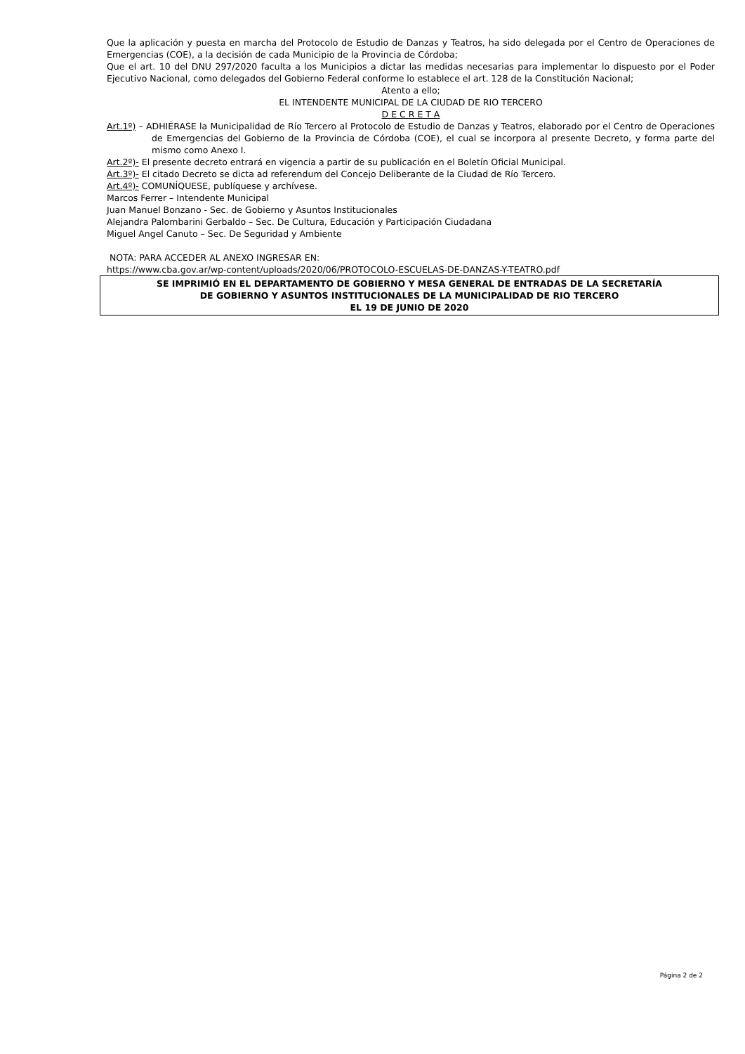Que la aplicación y puesta en marcha del Protocolo de Estudio de Danzas y Teatros, ha sido delegada por el Centro de Operaciones de Emergencias (COE), a la decisión de cada Municipio de la Provincia de Córdoba;
Que el art. 10 del DNU 297/2020 faculta a los Municipios a dictar las medidas necesarias para implementar lo dispuesto por el Poder Ejecutivo Nacional, como delegados del Gobierno Federal conforme lo establece el art. 128 de la Constitución Nacional;
Atento a ello;
EL INTENDENTE MUNICIPAL DE LA CIUDAD DE RIO TERCERO
D E C R E T A
Art.1º) – ADHIÉRASE la Municipalidad de Río Tercero al Protocolo de Estudio de Danzas y Teatros, elaborado por el Centro de Operaciones de Emergencias del Gobierno de la Provincia de Córdoba (COE), el cual se incorpora al presente Decreto, y forma parte del mismo como Anexo I.
Art.2º)- El presente decreto entrará en vigencia a partir de su publicación en el Boletín Oficial Municipal.
Art.3º)- El citado Decreto se dicta ad referendum del Concejo Deliberante de la Ciudad de Río Tercero.
Art.4º)- COMUNÍQUESE, publíquese y archívese.
Marcos Ferrer – Intendente Municipal
Juan Manuel Bonzano - Sec. de Gobierno y Asuntos Institucionales
Alejandra Palombarini Gerbaldo – Sec. De Cultura, Educación y Participación Ciudadana
Miguel Angel Canuto – Sec. De Seguridad y Ambiente
NOTA: PARA ACCEDER AL ANEXO INGRESAR EN:
https://www.cba.gov.ar/wp-content/uploads/2020/06/PROTOCOLO-ESCUELAS-DE-DANZAS-Y-TEATRO.pdf
SE IMPRIMIÓ EN EL DEPARTAMENTO DE GOBIERNO Y MESA GENERAL DE ENTRADAS DE LA SECRETARÍA
DE GOBIERNO Y ASUNTOS INSTITUCIONALES DE LA MUNICIPALIDAD DE RIO TERCERO
EL 19 DE JUNIO DE 2020
Página 2 de 2